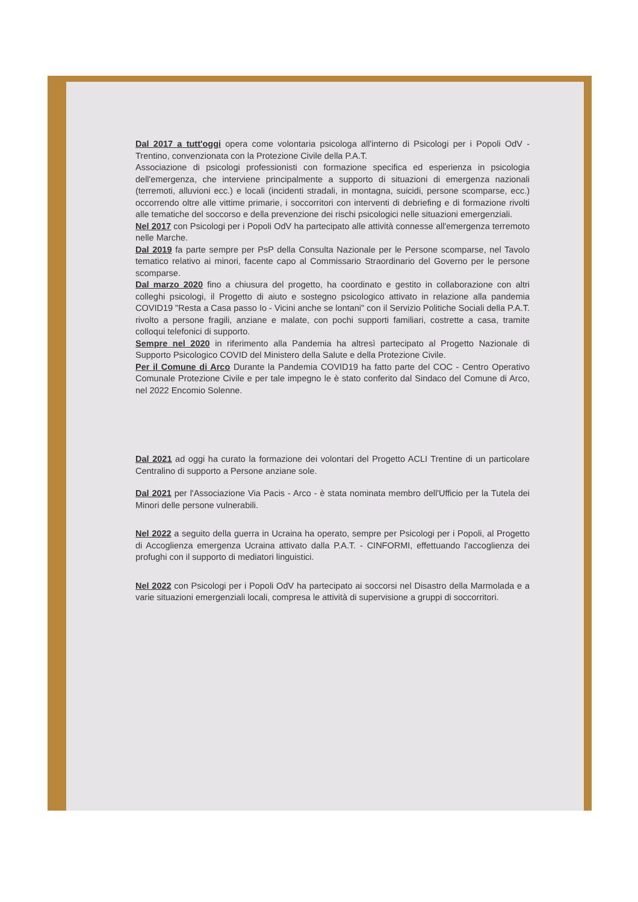Dal 2017 a tutt'oggi opera come volontaria psicologa all'interno di Psicologi per i Popoli OdV - Trentino, convenzionata con la Protezione Civile della P.A.T.
Associazione di psicologi professionisti con formazione specifica ed esperienza in psicologia dell'emergenza, che interviene principalmente a supporto di situazioni di emergenza nazionali (terremoti, alluvioni ecc.) e locali (incidenti stradali, in montagna, suicidi, persone scomparse, ecc.) occorrendo oltre alle vittime primarie, i soccorritori con interventi di debriefing e di formazione rivolti alle tematiche del soccorso e della prevenzione dei rischi psicologici nelle situazioni emergenziali.
Nel 2017 con Psicologi per i Popoli OdV ha partecipato alle attività connesse all'emergenza terremoto nelle Marche.
Dal 2019 fa parte sempre per PsP della Consulta Nazionale per le Persone scomparse, nel Tavolo tematico relativo ai minori, facente capo al Commissario Straordinario del Governo per le persone scomparse.
Dal marzo 2020 fino a chiusura del progetto, ha coordinato e gestito in collaborazione con altri colleghi psicologi, il Progetto di aiuto e sostegno psicologico attivato in relazione alla pandemia COVID19 "Resta a Casa passo Io - Vicini anche se lontani" con il Servizio Politiche Sociali della P.A.T. rivolto a persone fragili, anziane e malate, con pochi supporti familiari, costrette a casa, tramite colloqui telefonici di supporto.
Sempre nel 2020 in riferimento alla Pandemia ha altresì partecipato al Progetto Nazionale di Supporto Psicologico COVID del Ministero della Salute e della Protezione Civile.
Per il Comune di Arco Durante la Pandemia COVID19 ha fatto parte del COC - Centro Operativo Comunale Protezione Civile e per tale impegno le è stato conferito dal Sindaco del Comune di Arco, nel 2022 Encomio Solenne.
Dal 2021 ad oggi ha curato la formazione dei volontari del Progetto ACLI Trentine di un particolare Centralino di supporto a Persone anziane sole.
Dal 2021 per l'Associazione Via Pacis - Arco - è stata nominata membro dell'Ufficio per la Tutela dei Minori delle persone vulnerabili.
Nel 2022 a seguito della guerra in Ucraina ha operato, sempre per Psicologi per i Popoli, al Progetto di Accoglienza emergenza Ucraina attivato dalla P.A.T. - CINFORMI, effettuando l'accoglienza dei profughi con il supporto di mediatori linguistici.
Nel 2022 con Psicologi per i Popoli OdV ha partecipato ai soccorsi nel Disastro della Marmolada e a varie situazioni emergenziali locali, compresa le attività di supervisione a gruppi di soccorritori.